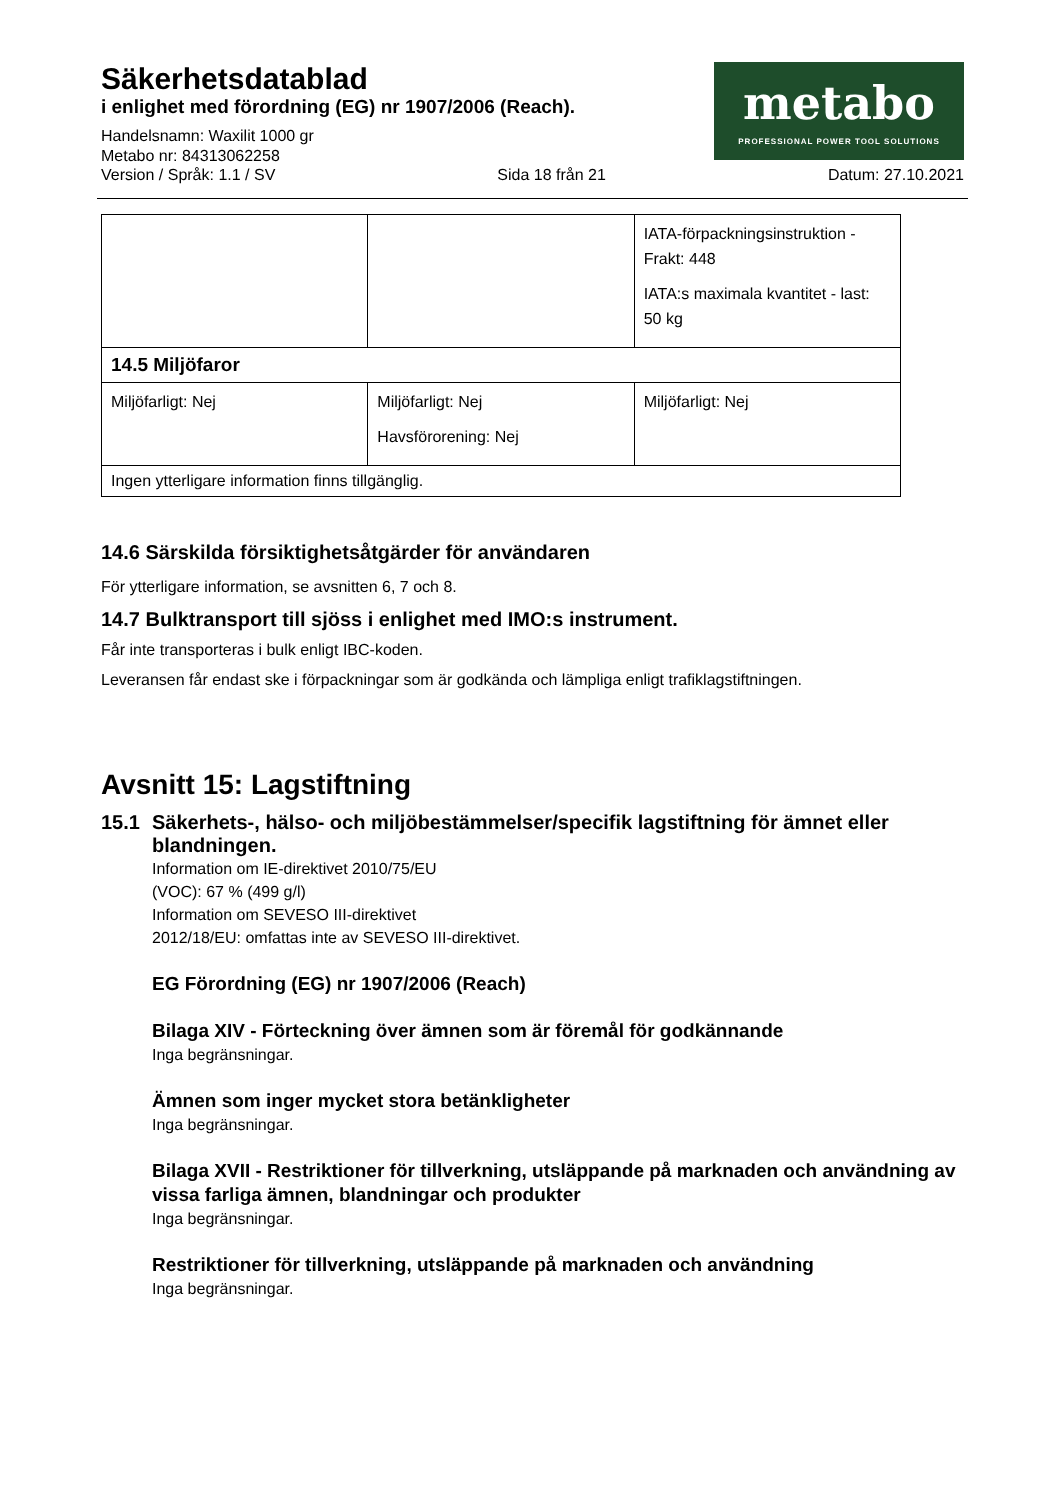Säkerhetsdatablad
i enlighet med förordning (EG) nr 1907/2006 (Reach).
Handelsnamn: Waxilit 1000 gr
Metabo nr: 84313062258
metabo
PROFESSIONAL POWER TOOL SOLUTIONS
Version / Språk: 1.1 / SV Sida 18 från 21 Datum: 27.10.2021
| | | IATA-förpackningsinstruktion - Frakt: 448 IATA:s maximala kvantitet - last: 50 kg |
| 14.5 Miljöfaror | | |
| Miljöfarligt: Nej | Miljöfarligt: Nej Havsförorening: Nej | Miljöfarligt: Nej |
| Ingen ytterligare information finns tillgänglig. | | |
14.6 Särskilda försiktighetsåtgärder för användaren
För ytterligare information, se avsnitten 6, 7 och 8.
14.7 Bulktransport till sjöss i enlighet med IMO:s instrument.
Får inte transporteras i bulk enligt IBC-koden.
Leveransen får endast ske i förpackningar som är godkända och lämpliga enligt trafiklagstiftningen.
Avsnitt 15: Lagstiftning
15.1 Säkerhets-, hälso- och miljöbestämmelser/specifik lagstiftning för ämnet eller blandningen.
Information om IE-direktivet 2010/75/EU
(VOC): 67 % (499 g/l)
Information om SEVESO III-direktivet
2012/18/EU: omfattas inte av SEVESO III-direktivet.
EG Förordning (EG) nr 1907/2006 (Reach)
Bilaga XIV - Förteckning över ämnen som är föremål för godkännande
Inga begränsningar.
Ämnen som inger mycket stora betänkligheter
Inga begränsningar.
Bilaga XVII - Restriktioner för tillverkning, utsläppande på marknaden och användning av vissa farliga ämnen, blandningar och produkter
Inga begränsningar.
Restriktioner för tillverkning, utsläppande på marknaden och användning
Inga begränsningar.